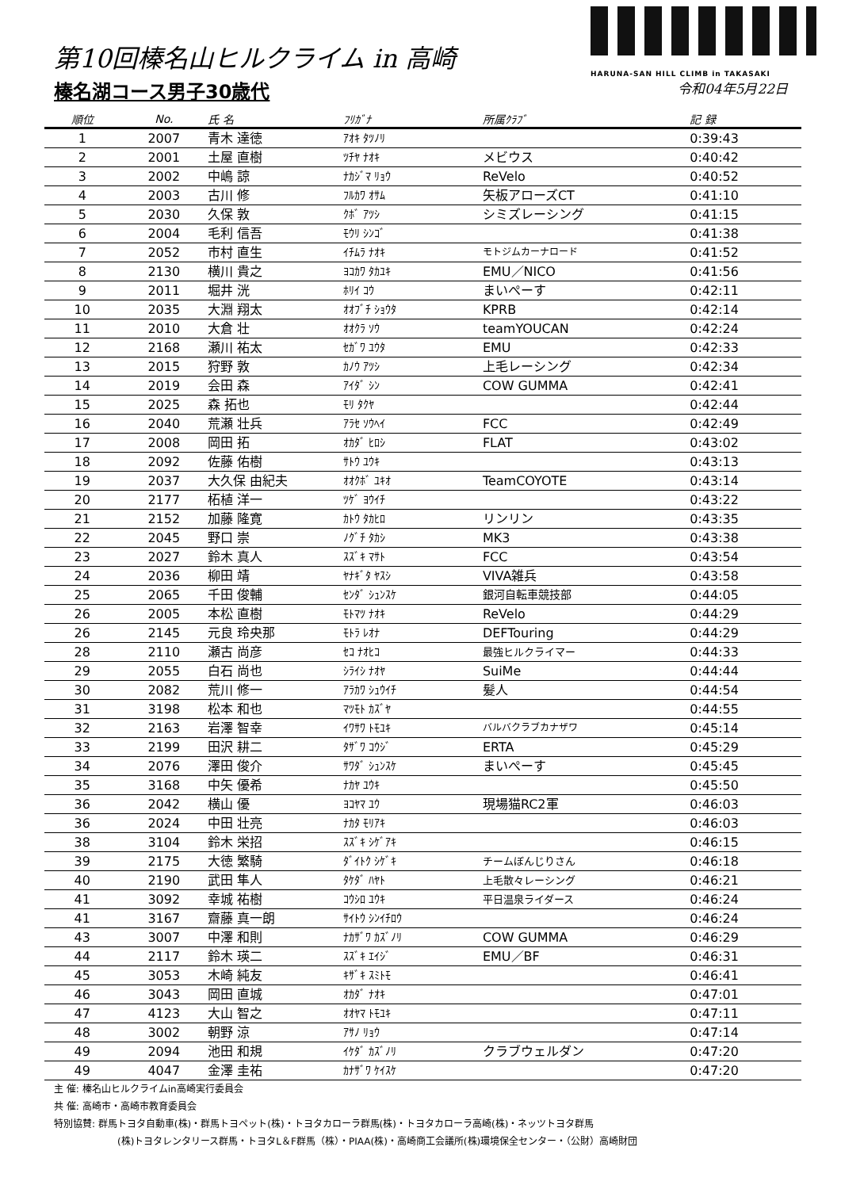第10回榛名山ヒルクライム in 高崎
榛名湖コース男子30歳代
HARUNA-SAN HILL CLIMB in TAKASAKI
令和04年5月22日
| 順位 | No. | 氏 名 | ﾌﾘｶﾞﾅ | 所属ｸﾗﾌﾞ | 記 録 |
| --- | --- | --- | --- | --- | --- |
| 1 | 2007 | 青木 達徳 | ｱｵｷ ﾀﾂﾉﾘ | | 0:39:43 |
| 2 | 2001 | 土屋 直樹 | ﾂﾁﾔ ﾅｵｷ | メビウス | 0:40:42 |
| 3 | 2002 | 中嶋 諒 | ﾅｶｼﾞﾏ ﾘｮｳ | ReVelo | 0:40:52 |
| 4 | 2003 | 古川 修 | ﾌﾙｶﾜ ｵｻﾑ | 矢板アローズCT | 0:41:10 |
| 5 | 2030 | 久保 敦 | ｸﾎﾞ ｱﾂｼ | シミズレーシング | 0:41:15 |
| 6 | 2004 | 毛利 信吾 | ﾓｳﾘ ｼﾝｺﾞ | | 0:41:38 |
| 7 | 2052 | 市村 直生 | ｲﾁﾑﾗ ﾅｵｷ | モトジムカーナロード | 0:41:52 |
| 8 | 2130 | 横川 貴之 | ﾖｺｶﾜ ﾀｶﾕｷ | EMU／NICO | 0:41:56 |
| 9 | 2011 | 堀井 洸 | ﾎﾘｲ ｺｳ | まいぺーす | 0:42:11 |
| 10 | 2035 | 大淵 翔太 | ｵｵﾌﾞﾁ ｼｮｳﾀ | KPRB | 0:42:14 |
| 11 | 2010 | 大倉 壮 | ｵｵｸﾗ ｿｳ | teamYOUCAN | 0:42:24 |
| 12 | 2168 | 瀬川 祐太 | ｾｶﾞﾜ ﾕｳﾀ | EMU | 0:42:33 |
| 13 | 2015 | 狩野 敦 | ｶﾉｳ ｱﾂｼ | 上毛レーシング | 0:42:34 |
| 14 | 2019 | 会田 森 | ｱｲﾀﾞ ｼﾝ | COW GUMMA | 0:42:41 |
| 15 | 2025 | 森 拓也 | ﾓﾘ ﾀｸﾔ | | 0:42:44 |
| 16 | 2040 | 荒瀬 壮兵 | ｱﾗｾ ｿｳﾍｲ | FCC | 0:42:49 |
| 17 | 2008 | 岡田 拓 | ｵｶﾀﾞ ﾋﾛｼ | FLAT | 0:43:02 |
| 18 | 2092 | 佐藤 佑樹 | ｻﾄｳ ﾕｳｷ | | 0:43:13 |
| 19 | 2037 | 大久保 由紀夫 | ｵｵｸﾎﾞ ﾕｷｵ | TeamCOYOTE | 0:43:14 |
| 20 | 2177 | 柘植 洋一 | ﾂｹﾞ ﾖｳｲﾁ | | 0:43:22 |
| 21 | 2152 | 加藤 隆寛 | ｶﾄｳ ﾀｶﾋﾛ | リンリン | 0:43:35 |
| 22 | 2045 | 野口 崇 | ﾉｸﾞﾁ ﾀｶｼ | MK3 | 0:43:38 |
| 23 | 2027 | 鈴木 真人 | ｽｽﾞｷ ﾏｻﾄ | FCC | 0:43:54 |
| 24 | 2036 | 柳田 靖 | ﾔﾅｷﾞﾀ ﾔｽｼ | VIVA雑兵 | 0:43:58 |
| 25 | 2065 | 千田 俊輔 | ｾﾝﾀﾞ ｼｭﾝｽｹ | 銀河自転車競技部 | 0:44:05 |
| 26 | 2005 | 本松 直樹 | ﾓﾄﾏﾂ ﾅｵｷ | ReVelo | 0:44:29 |
| 26 | 2145 | 元良 玲央那 | ﾓﾄﾗ ﾚｵﾅ | DEFTouring | 0:44:29 |
| 28 | 2110 | 瀬古 尚彦 | ｾｺ ﾅｵﾋｺ | 最強ヒルクライマー | 0:44:33 |
| 29 | 2055 | 白石 尚也 | ｼﾗｲｼ ﾅｵﾔ | SuiMe | 0:44:44 |
| 30 | 2082 | 荒川 修一 | ｱﾗｶﾜ ｼｭｳｲﾁ | 髪人 | 0:44:54 |
| 31 | 3198 | 松本 和也 | ﾏﾂﾓﾄ ｶｽﾞﾔ | | 0:44:55 |
| 32 | 2163 | 岩澤 智幸 | ｲﾜｻﾜ ﾄﾓﾕｷ | バルバクラブカナザワ | 0:45:14 |
| 33 | 2199 | 田沢 耕二 | ﾀｻﾞﾜ ｺｳｼﾞ | ERTA | 0:45:29 |
| 34 | 2076 | 澤田 俊介 | ｻﾜﾀﾞ ｼｭﾝｽｹ | まいぺーす | 0:45:45 |
| 35 | 3168 | 中矢 優希 | ﾅｶﾔ ﾕｳｷ | | 0:45:50 |
| 36 | 2042 | 横山 優 | ﾖｺﾔﾏ ﾕｳ | 現場猫RC2軍 | 0:46:03 |
| 36 | 2024 | 中田 壮亮 | ﾅｶﾀ ﾓﾘｱｷ | | 0:46:03 |
| 38 | 3104 | 鈴木 栄招 | ｽｽﾞｷ ｼｹﾞｱｷ | | 0:46:15 |
| 39 | 2175 | 大徳 繁騎 | ﾀﾞｲﾄｸ ｼｹﾞｷ | チームぼんじりさん | 0:46:18 |
| 40 | 2190 | 武田 隼人 | ﾀｹﾀﾞ ﾊﾔﾄ | 上毛散々レーシング | 0:46:21 |
| 41 | 3092 | 幸城 祐樹 | ｺｳｼﾛ ﾕｳｷ | 平日温泉ライダース | 0:46:24 |
| 41 | 3167 | 齋藤 真一朗 | ｻｲﾄｳ ｼﾝｲﾁﾛｳ | | 0:46:24 |
| 43 | 3007 | 中澤 和則 | ﾅｶｻﾞﾜ ｶｽﾞﾉﾘ | COW GUMMA | 0:46:29 |
| 44 | 2117 | 鈴木 瑛二 | ｽｽﾞｷ ｴｲｼﾞ | EMU／BF | 0:46:31 |
| 45 | 3053 | 木崎 純友 | ｷｻﾞｷ ｽﾐﾄﾓ | | 0:46:41 |
| 46 | 3043 | 岡田 直城 | ｵｶﾀﾞ ﾅｵｷ | | 0:47:01 |
| 47 | 4123 | 大山 智之 | ｵｵﾔﾏ ﾄﾓﾕｷ | | 0:47:11 |
| 48 | 3002 | 朝野 涼 | ｱｻﾉ ﾘｮｳ | | 0:47:14 |
| 49 | 2094 | 池田 和規 | ｲｹﾀﾞ ｶｽﾞﾉﾘ | クラブウェルダン | 0:47:20 |
| 49 | 4047 | 金澤 圭祐 | ｶﾅｻﾞﾜ ｹｲｽｹ | | 0:47:20 |
主 催: 榛名山ヒルクライムin高崎実行委員会
共 催: 高崎市・高崎市教育委員会
特別協賛: 群馬トヨタ自動車(株)・群馬トヨペット(株)・トヨタカローラ群馬(株)・トヨタカローラ高崎(株)・ネッツトヨタ群馬
(株)トヨタレンタリース群馬・トヨタL＆F群馬（株）・PIAA(株)・高崎商工会議所(株)環境保全センター・（公財）高崎財団